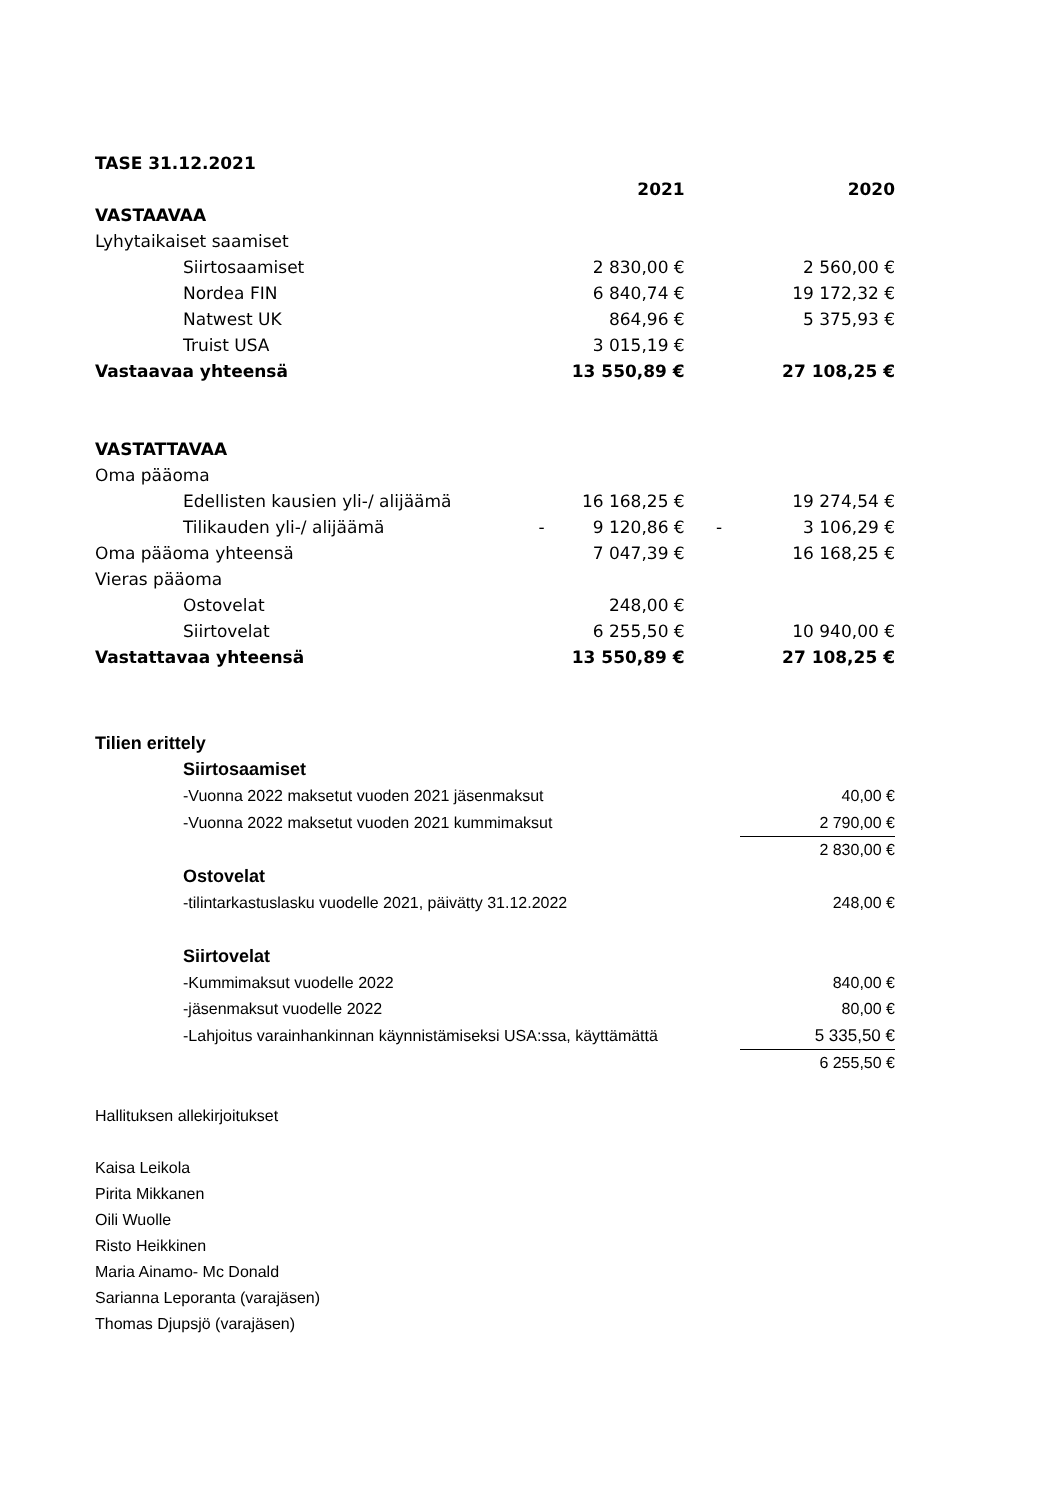| TASE 31.12.2021 | | | | |
| | | 2021 | | 2020 |
| VASTAAVAA | | | | |
| Lyhytaikaiset saamiset | | | | |
| Siirtosaamiset | | 2 830,00 € | | 2 560,00 € |
| Nordea FIN | | 6 840,74 € | | 19 172,32 € |
| Natwest UK | | 864,96 € | | 5 375,93 € |
| Truist USA | | 3 015,19 € | | |
| Vastaavaa yhteensä | | 13 550,89 € | | 27 108,25 € |
| VASTATTAVAA | | | | |
| Oma pääoma | | | | |
| Edellisten kausien yli-/ alijäämä | | 16 168,25 € | | 19 274,54 € |
| Tilikauden yli-/ alijäämä | - | 9 120,86 € | - | 3 106,29 € |
| Oma pääoma yhteensä | | 7 047,39 € | | 16 168,25 € |
| Vieras pääoma | | | | |
| Ostovelat | | 248,00 € | | |
| Siirtovelat | | 6 255,50 € | | 10 940,00 € |
| Vastattavaa yhteensä | | 13 550,89 € | | 27 108,25 € |
| Tilien erittely | |
| Siirtosaamiset | |
| -Vuonna 2022 maksetut vuoden 2021 jäsenmaksut | 40,00 € |
| -Vuonna 2022 maksetut vuoden 2021 kummimaksut | 2 790,00 € |
| | 2 830,00 € |
| Ostovelat | |
| -tilintarkastuslasku vuodelle 2021, päivätty 31.12.2022 | 248,00 € |
| Siirtovelat | |
| -Kummimaksut vuodelle 2022 | 840,00 € |
| -jäsenmaksut vuodelle 2022 | 80,00 € |
| -Lahjoitus varainhankinnan käynnistämiseksi USA:ssa, käyttämättä | 5 335,50 € |
| | 6 255,50 € |
Hallituksen allekirjoitukset
Kaisa Leikola
Pirita Mikkanen
Oili Wuolle
Risto Heikkinen
Maria Ainamo- Mc Donald
Sarianna Leporanta (varajäsen)
Thomas Djupsjö (varajäsen)